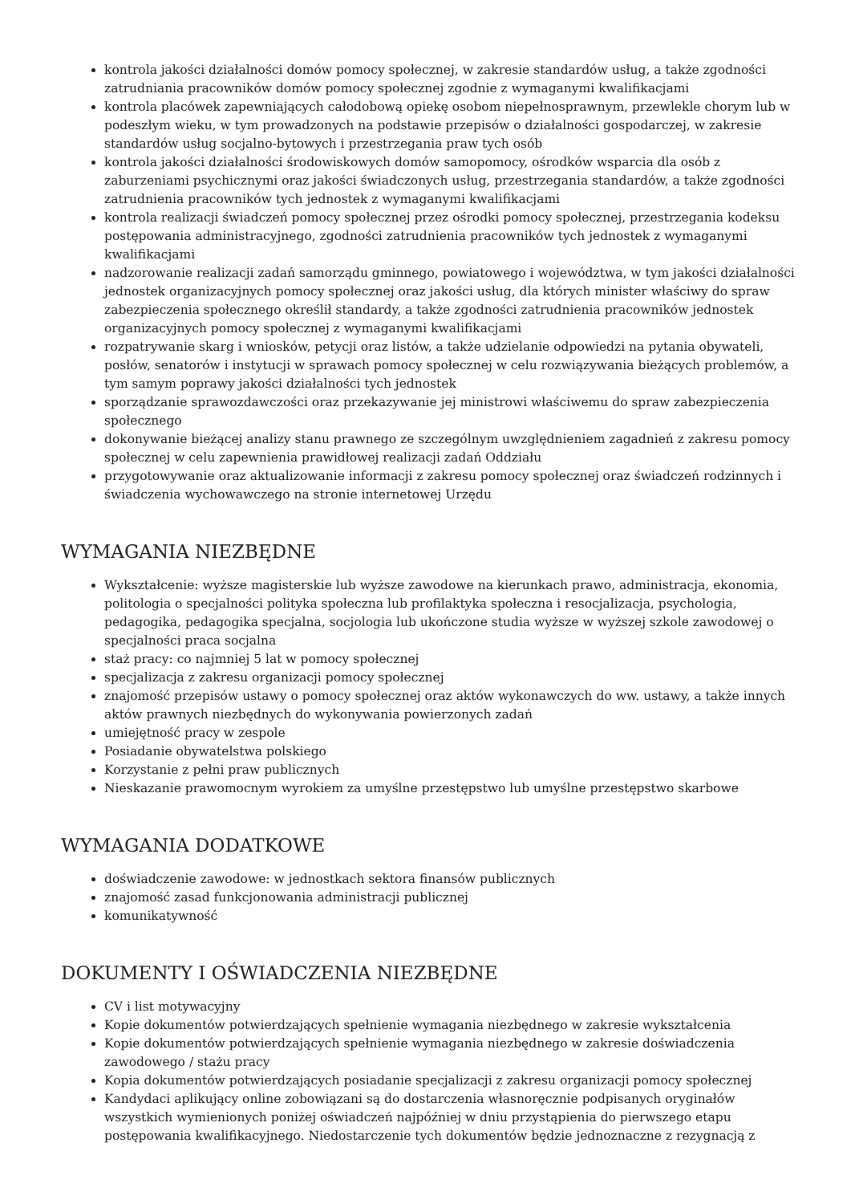kontrola jakości działalności domów pomocy społecznej, w zakresie standardów usług, a także zgodności zatrudniania pracowników domów pomocy społecznej zgodnie z wymaganymi kwalifikacjami
kontrola placówek zapewniających całodobową opiekę osobom niepełnosprawnym, przewlekle chorym lub w podeszłym wieku, w tym prowadzonych na podstawie przepisów o działalności gospodarczej, w zakresie standardów usług socjalno-bytowych i przestrzegania praw tych osób
kontrola jakości działalności środowiskowych domów samopomocy, ośrodków wsparcia dla osób z zaburzeniami psychicznymi oraz jakości świadczonych usług, przestrzegania standardów, a także zgodności zatrudnienia pracowników tych jednostek z wymaganymi kwalifikacjami
kontrola realizacji świadczeń pomocy społecznej przez ośrodki pomocy społecznej, przestrzegania kodeksu postępowania administracyjnego, zgodności zatrudnienia pracowników tych jednostek z wymaganymi kwalifikacjami
nadzorowanie realizacji zadań samorządu gminnego, powiatowego i województwa, w tym jakości działalności jednostek organizacyjnych pomocy społecznej oraz jakości usług, dla których minister właściwy do spraw zabezpieczenia społecznego określił standardy, a także zgodności zatrudnienia pracowników jednostek organizacyjnych pomocy społecznej z wymaganymi kwalifikacjami
rozpatrywanie skarg i wniosków, petycji oraz listów, a także udzielanie odpowiedzi na pytania obywateli, posłów, senatorów i instytucji w sprawach pomocy społecznej w celu rozwiązywania bieżących problemów, a tym samym poprawy jakości działalności tych jednostek
sporządzanie sprawozdawczości oraz przekazywanie jej ministrowi właściwemu do spraw zabezpieczenia społecznego
dokonywanie bieżącej analizy stanu prawnego ze szczególnym uwzględnieniem zagadnień z zakresu pomocy społecznej w celu zapewnienia prawidłowej realizacji zadań Oddziału
przygotowywanie oraz aktualizowanie informacji z zakresu pomocy społecznej oraz świadczeń rodzinnych i świadczenia wychowawczego na stronie internetowej Urzędu
WYMAGANIA NIEZBĘDNE
Wykształcenie: wyższe magisterskie lub wyższe zawodowe na kierunkach prawo, administracja, ekonomia, politologia o specjalności polityka społeczna lub profilaktyka społeczna i resocjalizacja, psychologia, pedagogika, pedagogika specjalna, socjologia lub ukończone studia wyższe w wyższej szkole zawodowej o specjalności praca socjalna
staż pracy: co najmniej 5 lat w pomocy społecznej
specjalizacja z zakresu organizacji pomocy społecznej
znajomość przepisów ustawy o pomocy społecznej oraz aktów wykonawczych do ww. ustawy, a także innych aktów prawnych niezbędnych do wykonywania powierzonych zadań
umiejętność pracy w zespole
Posiadanie obywatelstwa polskiego
Korzystanie z pełni praw publicznych
Nieskazanie prawomocnym wyrokiem za umyślne przestępstwo lub umyślne przestępstwo skarbowe
WYMAGANIA DODATKOWE
doświadczenie zawodowe: w jednostkach sektora finansów publicznych
znajomość zasad funkcjonowania administracji publicznej
komunikatywność
DOKUMENTY I OŚWIADCZENIA NIEZBĘDNE
CV i list motywacyjny
Kopie dokumentów potwierdzających spełnienie wymagania niezbędnego w zakresie wykształcenia
Kopie dokumentów potwierdzających spełnienie wymagania niezbędnego w zakresie doświadczenia zawodowego / stażu pracy
Kopia dokumentów potwierdzających posiadanie specjalizacji z zakresu organizacji pomocy społecznej
Kandydaci aplikujący online zobowiązani są do dostarczenia własnoręcznie podpisanych oryginałów wszystkich wymienionych poniżej oświadczeń najpóźniej w dniu przystąpienia do pierwszego etapu postępowania kwalifikacyjnego. Niedostarczenie tych dokumentów będzie jednoznaczne z rezygnacją z